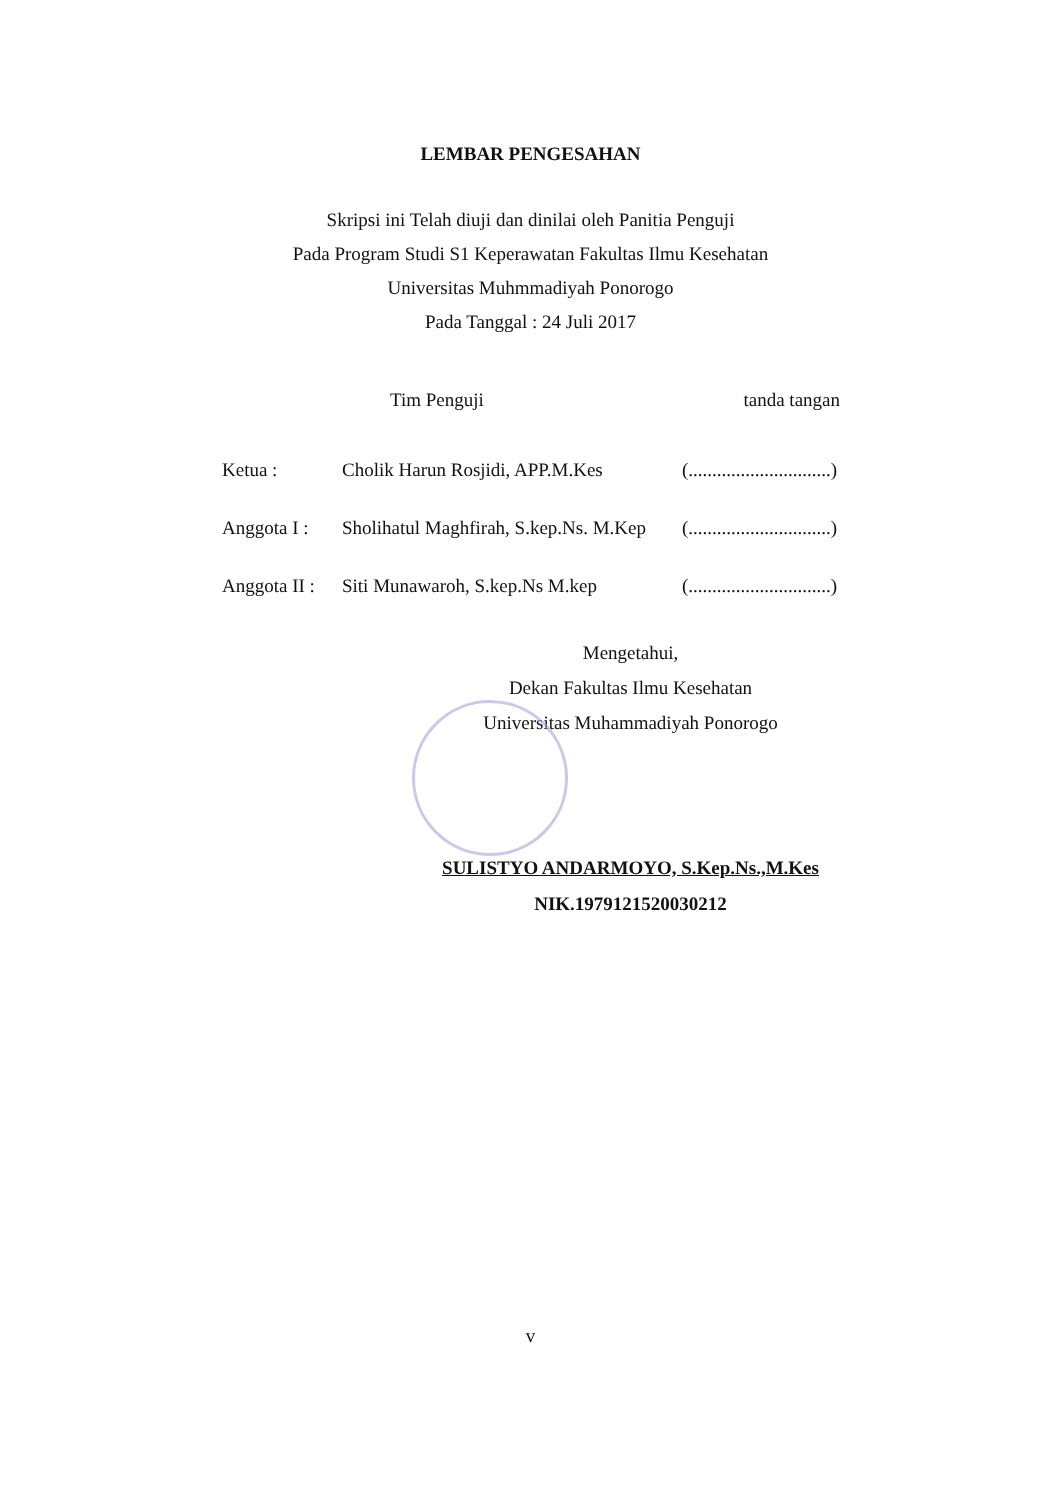LEMBAR PENGESAHAN
Skripsi ini Telah diuji dan dinilai oleh Panitia Penguji
Pada Program Studi S1 Keperawatan Fakultas Ilmu Kesehatan
Universitas Muhmmadiyah Ponorogo
Pada Tanggal : 24 Juli 2017
Tim Penguji tanda tangan
Ketua : Cholik Harun Rosjidi, APP.M.Kes (..............................)
Anggota I : Sholihatul Maghfirah, S.kep.Ns. M.Kep (..............................)
Anggota II : Siti Munawaroh, S.kep.Ns M.kep (..............................)
Mengetahui,
Dekan Fakultas Ilmu Kesehatan
Universitas Muhammadiyah Ponorogo
SULISTYO ANDARMOYO, S.Kep.Ns.,M.Kes
NIK.1979121520030212
v